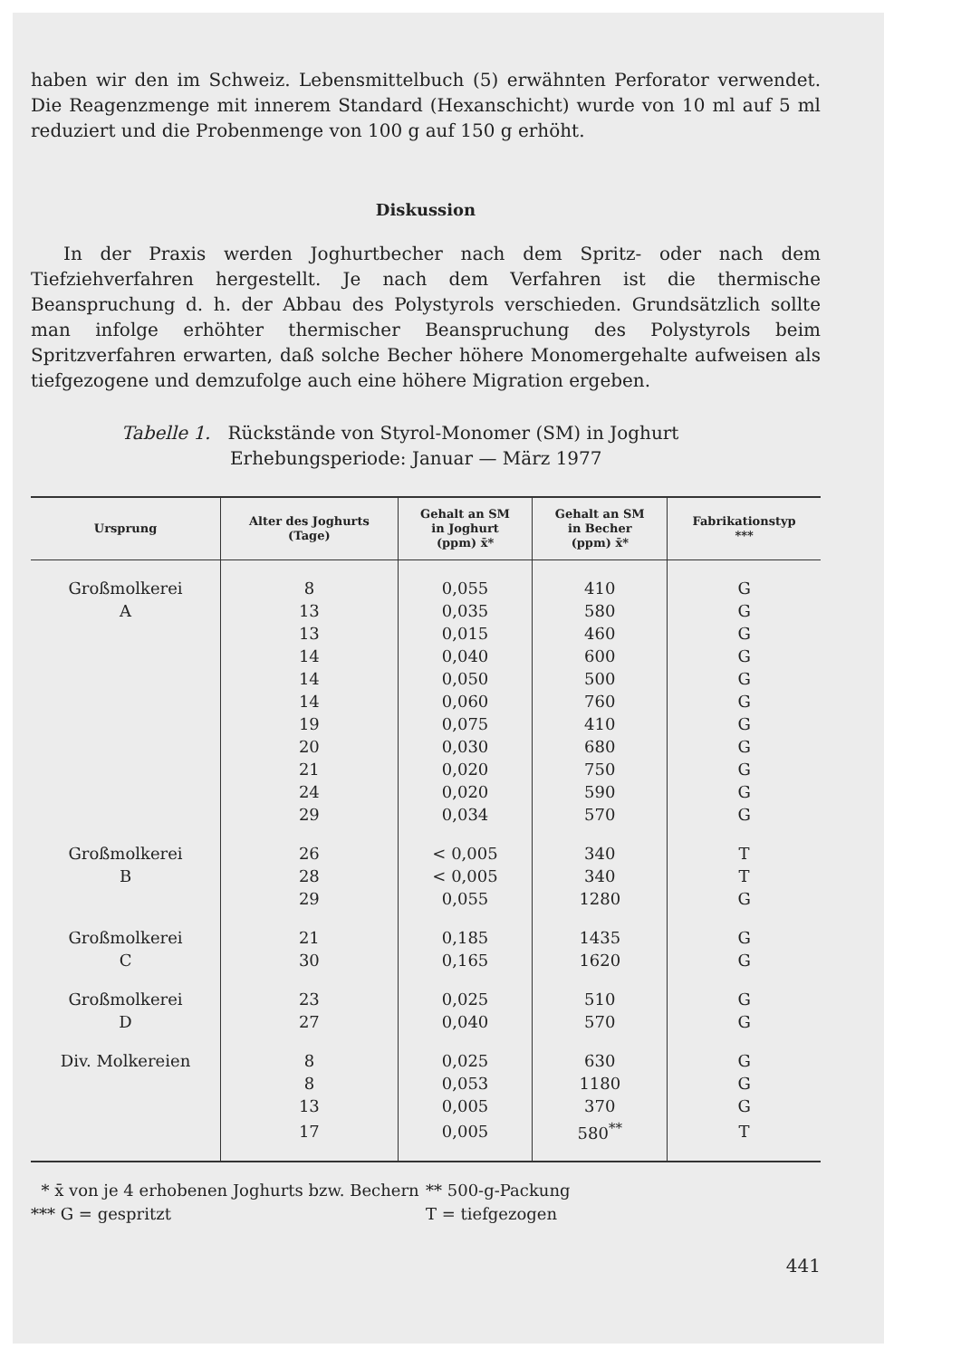haben wir den im Schweiz. Lebensmittelbuch (5) erwähnten Perforator verwendet. Die Reagenzmenge mit innerem Standard (Hexanschicht) wurde von 10 ml auf 5 ml reduziert und die Probenmenge von 100 g auf 150 g erhöht.
Diskussion
In der Praxis werden Joghurtbecher nach dem Spritz- oder nach dem Tiefziehverfahren hergestellt. Je nach dem Verfahren ist die thermische Beanspruchung d. h. der Abbau des Polystyrols verschieden. Grundsätzlich sollte man infolge erhöhter thermischer Beanspruchung des Polystyrols beim Spritzverfahren erwarten, daß solche Becher höhere Monomergehalte aufweisen als tiefgezogene und demzufolge auch eine höhere Migration ergeben.
Tabelle 1. Rückstände von Styrol-Monomer (SM) in Joghurt
Erhebungsperiode: Januar — März 1977
| Ursprung | Alter des Joghurts (Tage) | Gehalt an SM in Joghurt (ppm) x̄* | Gehalt an SM in Becher (ppm) x̄* | Fabrikationstyp *** |
| --- | --- | --- | --- | --- |
| Großmolkerei | 8 | 0,055 | 410 | G |
| A | 13 | 0,035 | 580 | G |
| | 13 | 0,015 | 460 | G |
| | 14 | 0,040 | 600 | G |
| | 14 | 0,050 | 500 | G |
| | 14 | 0,060 | 760 | G |
| | 19 | 0,075 | 410 | G |
| | 20 | 0,030 | 680 | G |
| | 21 | 0,020 | 750 | G |
| | 24 | 0,020 | 590 | G |
| | 29 | 0,034 | 570 | G |
| Großmolkerei | 26 | < 0,005 | 340 | T |
| B | 28 | < 0,005 | 340 | T |
| | 29 | 0,055 | 1280 | G |
| Großmolkerei | 21 | 0,185 | 1435 | G |
| C | 30 | 0,165 | 1620 | G |
| Großmolkerei | 23 | 0,025 | 510 | G |
| D | 27 | 0,040 | 570 | G |
| Div. Molkereien | 8 | 0,025 | 630 | G |
| | 8 | 0,053 | 1180 | G |
| | 13 | 0,005 | 370 | G |
| | 17 | 0,005 | 580<sup>**</sup> | T |
* x̄ von je 4 erhobenen Joghurts bzw. Bechern
*** G = gespritzt
** 500-g-Packung
T = tiefgezogen
441